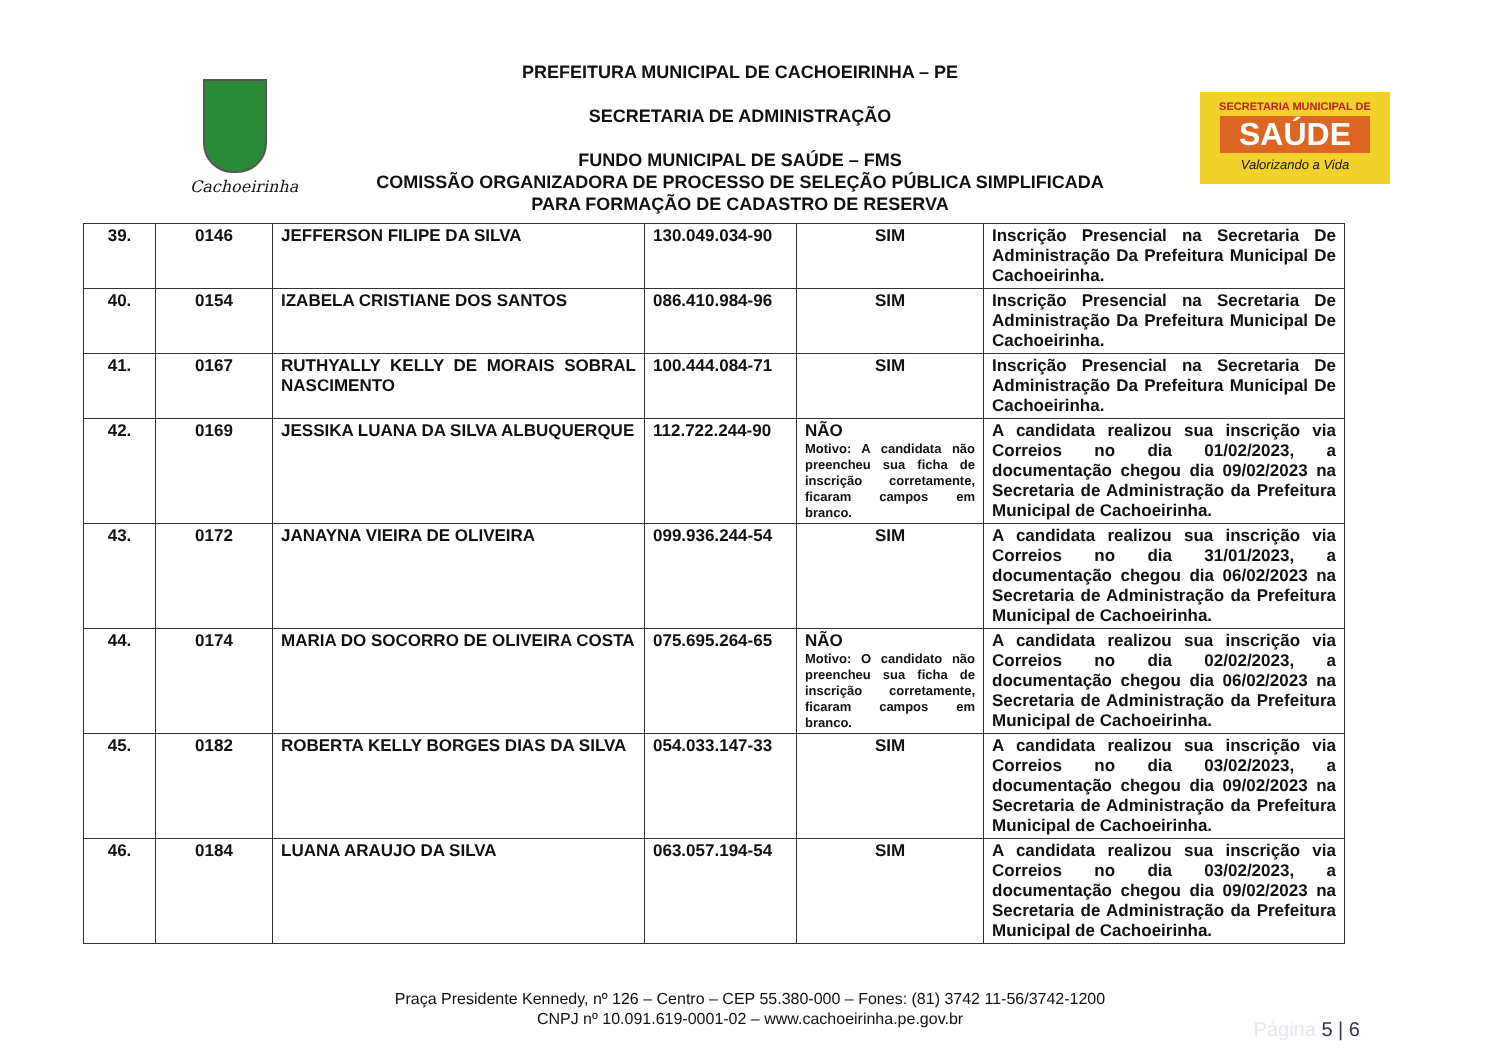Cachoeirinha
PREFEITURA MUNICIPAL DE CACHOEIRINHA – PE
SECRETARIA DE ADMINISTRAÇÃO
FUNDO MUNICIPAL DE SAÚDE – FMS
COMISSÃO ORGANIZADORA DE PROCESSO DE SELEÇÃO PÚBLICA SIMPLIFICADA
PARA FORMAÇÃO DE CADASTRO DE RESERVA
SECRETARIA MUNICIPAL DE
SAÚDE
Valorizando a Vida
| 39. | 0146 | JEFFERSON FILIPE DA SILVA | 130.049.034-90 | SIM | Inscrição Presencial na Secretaria De Administração Da Prefeitura Municipal De Cachoeirinha. |
| 40. | 0154 | IZABELA CRISTIANE DOS SANTOS | 086.410.984-96 | SIM | Inscrição Presencial na Secretaria De Administração Da Prefeitura Municipal De Cachoeirinha. |
| 41. | 0167 | RUTHYALLY KELLY DE MORAIS SOBRAL NASCIMENTO | 100.444.084-71 | SIM | Inscrição Presencial na Secretaria De Administração Da Prefeitura Municipal De Cachoeirinha. |
| 42. | 0169 | JESSIKA LUANA DA SILVA ALBUQUERQUE | 112.722.244-90 | NÃO Motivo: A candidata não preencheu sua ficha de inscrição corretamente, ficaram campos em branco. | A candidata realizou sua inscrição via Correios no dia 01/02/2023, a documentação chegou dia 09/02/2023 na Secretaria de Administração da Prefeitura Municipal de Cachoeirinha. |
| 43. | 0172 | JANAYNA VIEIRA DE OLIVEIRA | 099.936.244-54 | SIM | A candidata realizou sua inscrição via Correios no dia 31/01/2023, a documentação chegou dia 06/02/2023 na Secretaria de Administração da Prefeitura Municipal de Cachoeirinha. |
| 44. | 0174 | MARIA DO SOCORRO DE OLIVEIRA COSTA | 075.695.264-65 | NÃO Motivo: O candidato não preencheu sua ficha de inscrição corretamente, ficaram campos em branco. | A candidata realizou sua inscrição via Correios no dia 02/02/2023, a documentação chegou dia 06/02/2023 na Secretaria de Administração da Prefeitura Municipal de Cachoeirinha. |
| 45. | 0182 | ROBERTA KELLY BORGES DIAS DA SILVA | 054.033.147-33 | SIM | A candidata realizou sua inscrição via Correios no dia 03/02/2023, a documentação chegou dia 09/02/2023 na Secretaria de Administração da Prefeitura Municipal de Cachoeirinha. |
| 46. | 0184 | LUANA ARAUJO DA SILVA | 063.057.194-54 | SIM | A candidata realizou sua inscrição via Correios no dia 03/02/2023, a documentação chegou dia 09/02/2023 na Secretaria de Administração da Prefeitura Municipal de Cachoeirinha. |
Praça Presidente Kennedy, nº 126 – Centro – CEP 55.380-000 – Fones: (81) 3742 11-56/3742-1200
CNPJ nº 10.091.619-0001-02 – www.cachoeirinha.pe.gov.br
Página 5 | 6